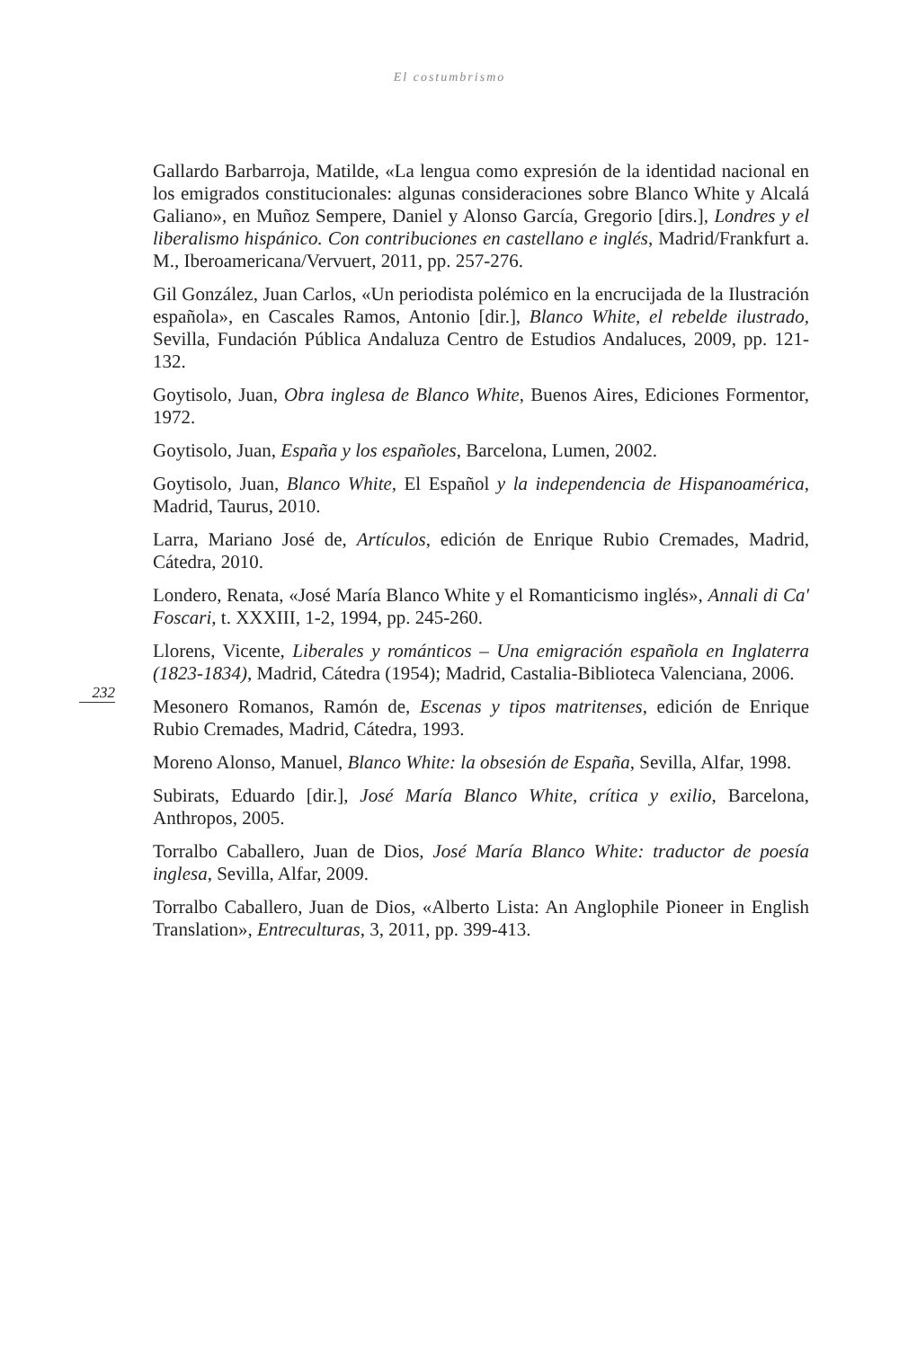El costumbrismo
232
Gallardo Barbarroja, Matilde, «La lengua como expresión de la identidad nacional en los emigrados constitucionales: algunas consideraciones sobre Blanco White y Alcalá Galiano», en Muñoz Sempere, Daniel y Alonso García, Gregorio [dirs.], Londres y el liberalismo hispánico. Con contribuciones en castellano e inglés, Madrid/Frankfurt a. M., Iberoamericana/Vervuert, 2011, pp. 257-276.
Gil González, Juan Carlos, «Un periodista polémico en la encrucijada de la Ilustración española», en Cascales Ramos, Antonio [dir.], Blanco White, el rebelde ilustrado, Sevilla, Fundación Pública Andaluza Centro de Estudios Andaluces, 2009, pp. 121-132.
Goytisolo, Juan, Obra inglesa de Blanco White, Buenos Aires, Ediciones Formentor, 1972.
Goytisolo, Juan, España y los españoles, Barcelona, Lumen, 2002.
Goytisolo, Juan, Blanco White, El Español y la independencia de Hispanoamérica, Madrid, Taurus, 2010.
Larra, Mariano José de, Artículos, edición de Enrique Rubio Cremades, Madrid, Cátedra, 2010.
Londero, Renata, «José María Blanco White y el Romanticismo inglés», Annali di Ca' Foscari, t. XXXIII, 1-2, 1994, pp. 245-260.
Llorens, Vicente, Liberales y románticos – Una emigración española en Inglaterra (1823-1834), Madrid, Cátedra (1954); Madrid, Castalia-Biblioteca Valenciana, 2006.
Mesonero Romanos, Ramón de, Escenas y tipos matritenses, edición de Enrique Rubio Cremades, Madrid, Cátedra, 1993.
Moreno Alonso, Manuel, Blanco White: la obsesión de España, Sevilla, Alfar, 1998.
Subirats, Eduardo [dir.], José María Blanco White, crítica y exilio, Barcelona, Anthropos, 2005.
Torralbo Caballero, Juan de Dios, José María Blanco White: traductor de poesía inglesa, Sevilla, Alfar, 2009.
Torralbo Caballero, Juan de Dios, «Alberto Lista: An Anglophile Pioneer in English Translation», Entreculturas, 3, 2011, pp. 399-413.